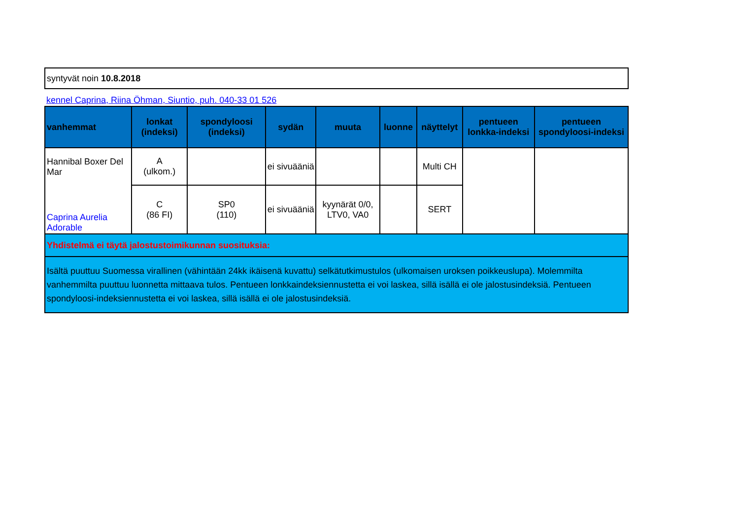syntyvät noin 10.8.2018
kennel Caprina, Riina Öhman, Siuntio, puh. 040-33 01 526
| vanhemmat | lonkat (indeksi) | spondyloosi (indeksi) | sydän | muuta | luonne | näyttelyt | pentueen lonkka-indeksi | pentueen spondyloosi-indeksi |
| --- | --- | --- | --- | --- | --- | --- | --- | --- |
| Hannibal Boxer Del Mar | A (ulkom.) | | ei sivuääniä | | | Multi CH | | |
| Caprina Aurelia Adorable | C (86 FI) | SP0 (110) | ei sivuääniä | kyynärät 0/0, LTV0, VA0 | | SERT | | |
| Yhdistelmä ei täytä jalostustoimikunnan suosituksia: | | | | | | | | |
| Isältä puuttuu Suomessa virallinen (vähintään 24kk ikäisenä kuvattu) selkätutkimustulos (ulkomaisen uroksen poikkeuslupa). Molemmilta vanhemmilta puuttuu luonnetta mittaava tulos. Pentueen lonkkaindeksiennustetta ei voi laskea, sillä isällä ei ole jalostusindeksiä. Pentueen spondyloosi-indeksiennustetta ei voi laskea, sillä isällä ei ole jalostusindeksiä. | | | | | | | | |